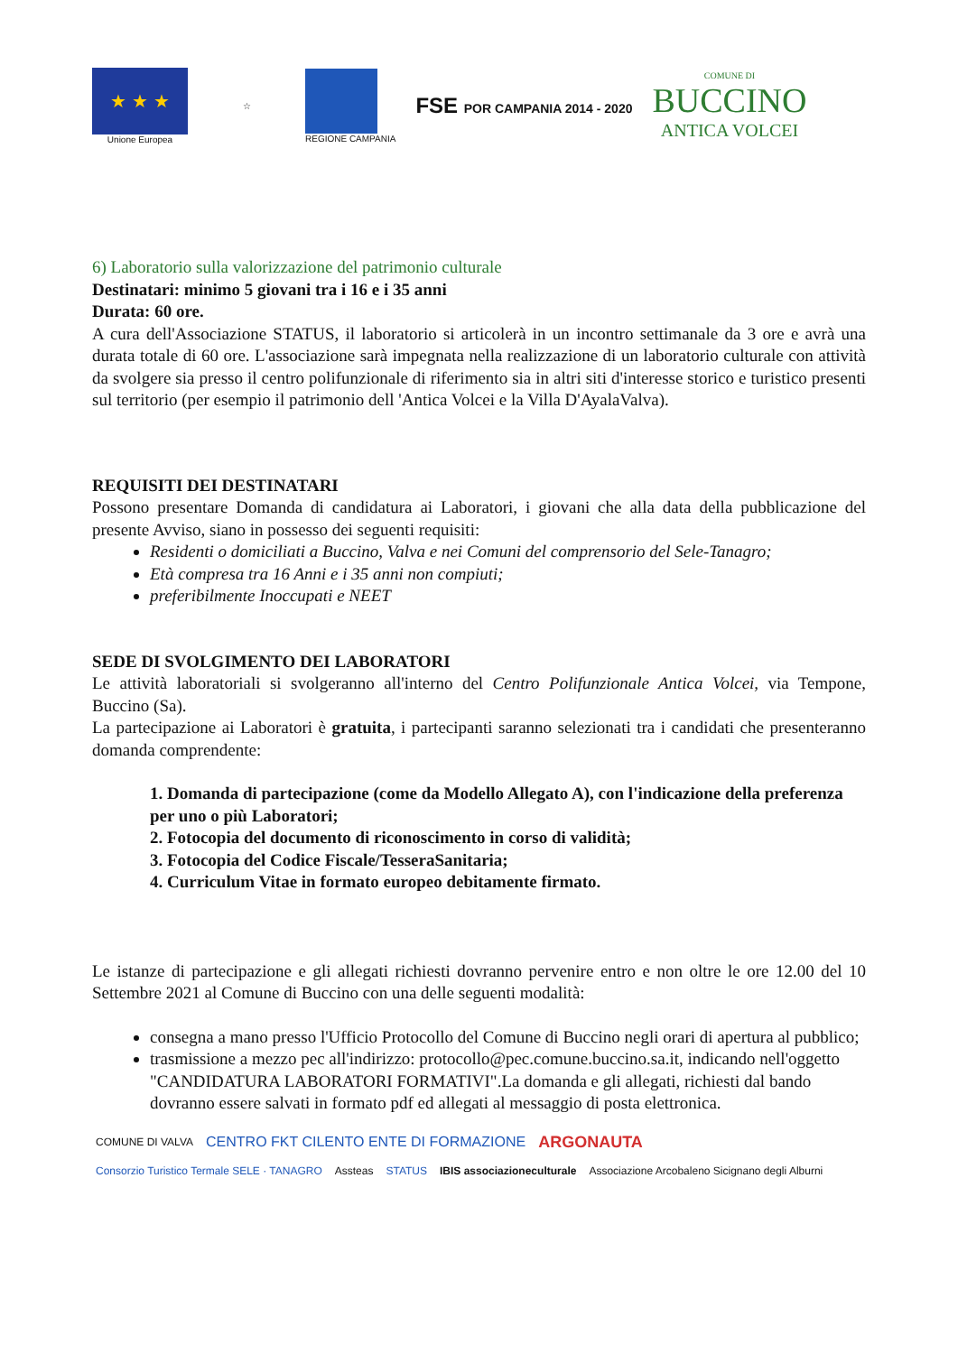★ ★ ★
Unione Europea
☆ REGIONE CAMPANIA
FSE POR CAMPANIA 2014 - 2020
COMUNE DI
BUCCINO
ANTICA VOLCEI
6) Laboratorio sulla valorizzazione del patrimonio culturale
Destinatari: minimo 5 giovani tra i 16 e i 35 anni
Durata: 60 ore.
A cura dell'Associazione STATUS, il laboratorio si articolerà in un incontro settimanale da 3 ore e avrà una durata totale di 60 ore. L'associazione sarà impegnata nella realizzazione di un laboratorio culturale con attività da svolgere sia presso il centro polifunzionale di riferimento sia in altri siti d'interesse storico e turistico presenti sul territorio (per esempio il patrimonio dell 'Antica Volcei e la Villa D'AyalaValva).
REQUISITI DEI DESTINATARI
Possono presentare Domanda di candidatura ai Laboratori, i giovani che alla data della pubblicazione del presente Avviso, siano in possesso dei seguenti requisiti:
Residenti o domiciliati a Buccino, Valva e nei Comuni del comprensorio del Sele-Tanagro;
Età compresa tra 16 Anni e i 35 anni non compiuti;
preferibilmente Inoccupati e NEET
SEDE DI SVOLGIMENTO DEI LABORATORI
Le attività laboratoriali si svolgeranno all'interno del Centro Polifunzionale Antica Volcei, via Tempone, Buccino (Sa).
La partecipazione ai Laboratori è gratuita, i partecipanti saranno selezionati tra i candidati che presenteranno domanda comprendente:
1. Domanda di partecipazione (come da Modello Allegato A), con l'indicazione della preferenza per uno o più Laboratori;
2. Fotocopia del documento di riconoscimento in corso di validità;
3. Fotocopia del Codice Fiscale/TesseraSanitaria;
4. Curriculum Vitae in formato europeo debitamente firmato.
Le istanze di partecipazione e gli allegati richiesti dovranno pervenire entro e non oltre le ore 12.00 del 10 Settembre 2021 al Comune di Buccino con una delle seguenti modalità:
consegna a mano presso l'Ufficio Protocollo del Comune di Buccino negli orari di apertura al pubblico;
trasmissione a mezzo pec all'indirizzo: protocollo@pec.comune.buccino.sa.it, indicando nell'oggetto "CANDIDATURA LABORATORI FORMATIVI".La domanda e gli allegati, richiesti dal bando dovranno essere salvati in formato pdf ed allegati al messaggio di posta elettronica.
COMUNE DI VALVA CENTRO FKT CILENTO ENTE DI FORMAZIONE ARGONAUTA Consorzio Turistico Termale SELE · TANAGRO Assteas STATUS IBIS associazioneculturale Associazione Arcobaleno Sicignano degli Alburni